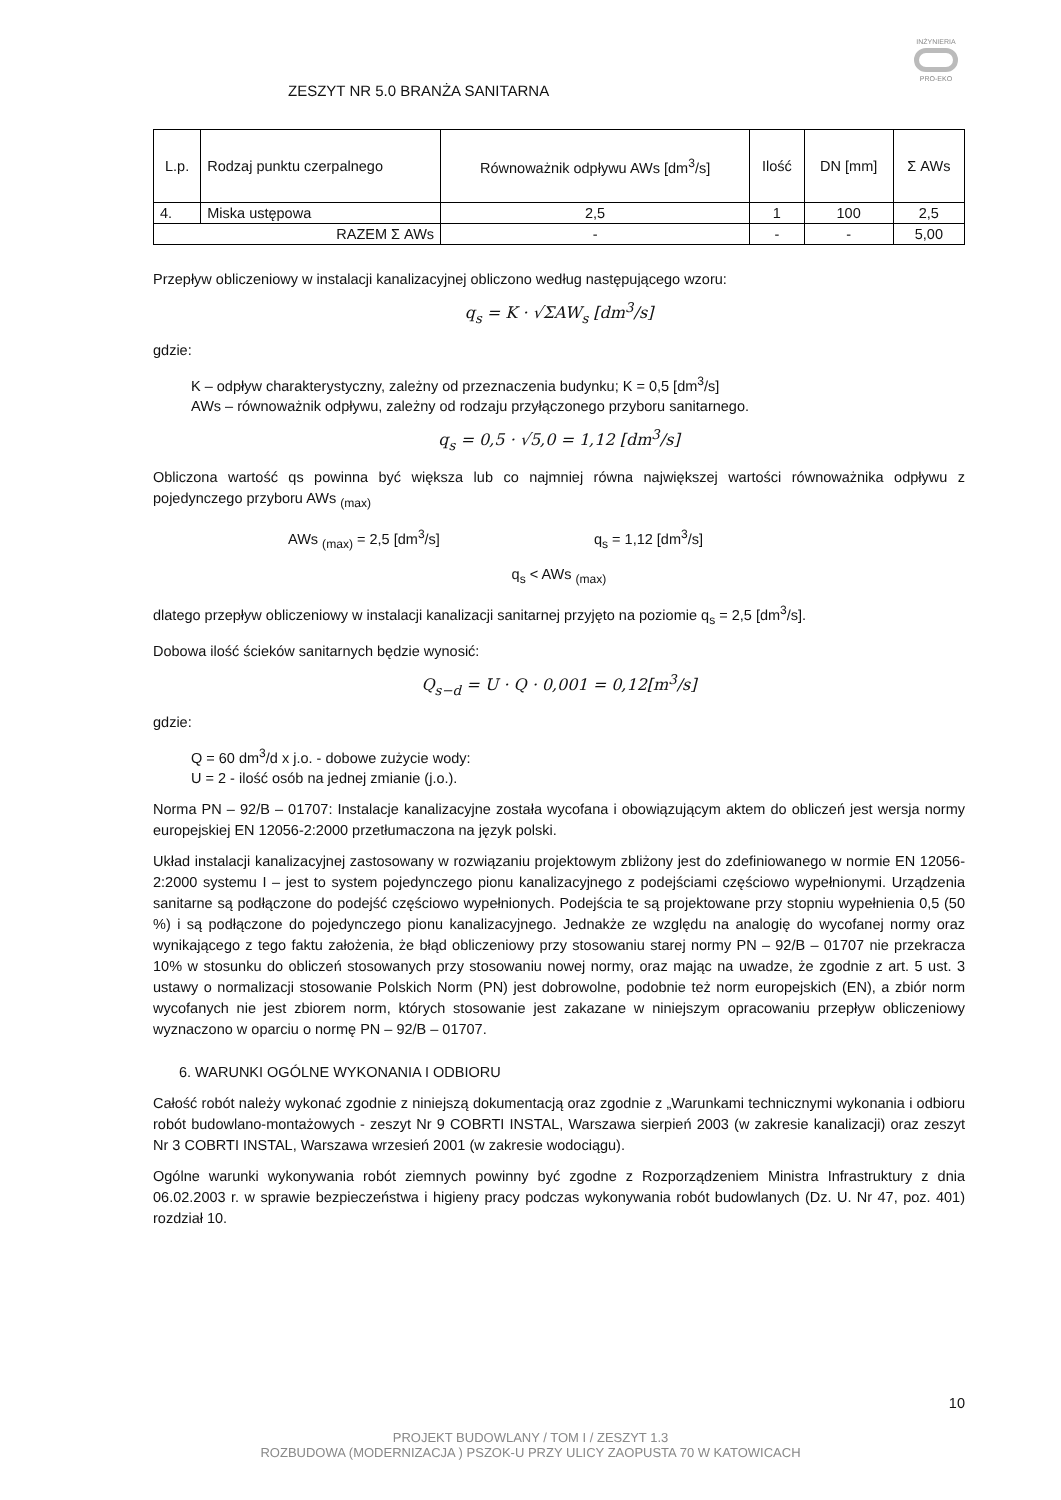INŻYNIERIA
PRO-EKO
ZESZYT NR 5.0 BRANŻA SANITARNA
| L.p. | Rodzaj punktu czerpalnego | Równoważnik odpływu AWs [dm<sup>3</sup>/s] | Ilość | DN [mm] | Σ AWs |
| --- | --- | --- | --- | --- | --- |
| 4. | Miska ustępowa | 2,5 | 1 | 100 | 2,5 |
| RAZEM Σ AWs | | - | - | - | 5,00 |
Przepływ obliczeniowy w instalacji kanalizacyjnej obliczono według następującego wzoru:
q<sub>s</sub> = K · √ΣAW<sub>s</sub> [dm<sup>3</sup>/s]
gdzie:
K – odpływ charakterystyczny, zależny od przeznaczenia budynku; K = 0,5 [dm<sup>3</sup>/s]
AWs – równoważnik odpływu, zależny od rodzaju przyłączonego przyboru sanitarnego.
q<sub>s</sub> = 0,5 · √5,0 = 1,12 [dm<sup>3</sup>/s]
Obliczona wartość qs powinna być większa lub co najmniej równa największej wartości równoważnika odpływu z pojedynczego przyboru AWs <sub>(max)</sub>
AWs <sub>(max)</sub> = 2,5 [dm<sup>3</sup>/s] q<sub>s</sub> = 1,12 [dm<sup>3</sup>/s]
q<sub>s</sub> < AWs <sub>(max)</sub>
dlatego przepływ obliczeniowy w instalacji kanalizacji sanitarnej przyjęto na poziomie q<sub>s</sub> = 2,5 [dm<sup>3</sup>/s].
Dobowa ilość ścieków sanitarnych będzie wynosić:
Q<sub>s−d</sub> = U · Q · 0,001 = 0,12[m<sup>3</sup>/s]
gdzie:
Q = 60 dm<sup>3</sup>/d x j.o. - dobowe zużycie wody:
U = 2 - ilość osób na jednej zmianie (j.o.).
Norma PN – 92/B – 01707: Instalacje kanalizacyjne została wycofana i obowiązującym aktem do obliczeń jest wersja normy europejskiej EN 12056-2:2000 przetłumaczona na język polski.
Układ instalacji kanalizacyjnej zastosowany w rozwiązaniu projektowym zbliżony jest do zdefiniowanego w normie EN 12056-2:2000 systemu I – jest to system pojedynczego pionu kanalizacyjnego z podejściami częściowo wypełnionymi. Urządzenia sanitarne są podłączone do podejść częściowo wypełnionych. Podejścia te są projektowane przy stopniu wypełnienia 0,5 (50 %) i są podłączone do pojedynczego pionu kanalizacyjnego. Jednakże ze względu na analogię do wycofanej normy oraz wynikającego z tego faktu założenia, że błąd obliczeniowy przy stosowaniu starej normy PN – 92/B – 01707 nie przekracza 10% w stosunku do obliczeń stosowanych przy stosowaniu nowej normy, oraz mając na uwadze, że zgodnie z art. 5 ust. 3 ustawy o normalizacji stosowanie Polskich Norm (PN) jest dobrowolne, podobnie też norm europejskich (EN), a zbiór norm wycofanych nie jest zbiorem norm, których stosowanie jest zakazane w niniejszym opracowaniu przepływ obliczeniowy wyznaczono w oparciu o normę PN – 92/B – 01707.
6. WARUNKI OGÓLNE WYKONANIA I ODBIORU
Całość robót należy wykonać zgodnie z niniejszą dokumentacją oraz zgodnie z „Warunkami technicznymi wykonania i odbioru robót budowlano-montażowych - zeszyt Nr 9 COBRTI INSTAL, Warszawa sierpień 2003 (w zakresie kanalizacji) oraz zeszyt Nr 3 COBRTI INSTAL, Warszawa wrzesień 2001 (w zakresie wodociągu).
Ogólne warunki wykonywania robót ziemnych powinny być zgodne z Rozporządzeniem Ministra Infrastruktury z dnia 06.02.2003 r. w sprawie bezpieczeństwa i higieny pracy podczas wykonywania robót budowlanych (Dz. U. Nr 47, poz. 401) rozdział 10.
10
PROJEKT BUDOWLANY / TOM I / ZESZYT 1.3
ROZBUDOWA (MODERNIZACJA ) PSZOK-U PRZY ULICY ZAOPUSTA 70 W KATOWICACH